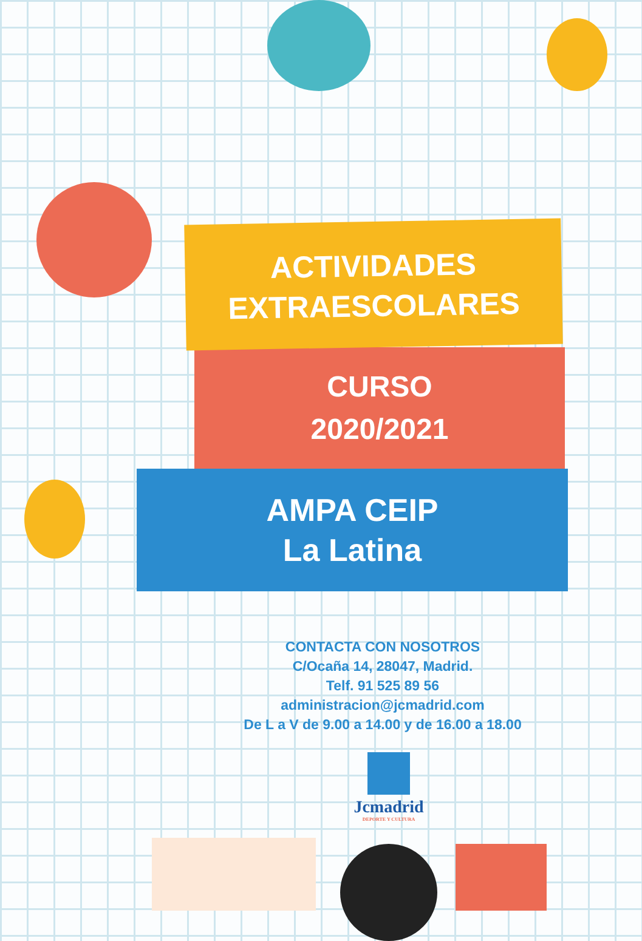ACTIVIDADES
EXTRAESCOLARES
CURSO
2020/2021
AMPA CEIP
La Latina
CONTACTA CON NOSOTROS
C/Ocaña 14, 28047, Madrid.
Telf. 91 525 89 56
administracion@jcmadrid.com
De L a V de 9.00 a 14.00 y de 16.00 a 18.00
Jcmadrid
DEPORTE Y CULTURA